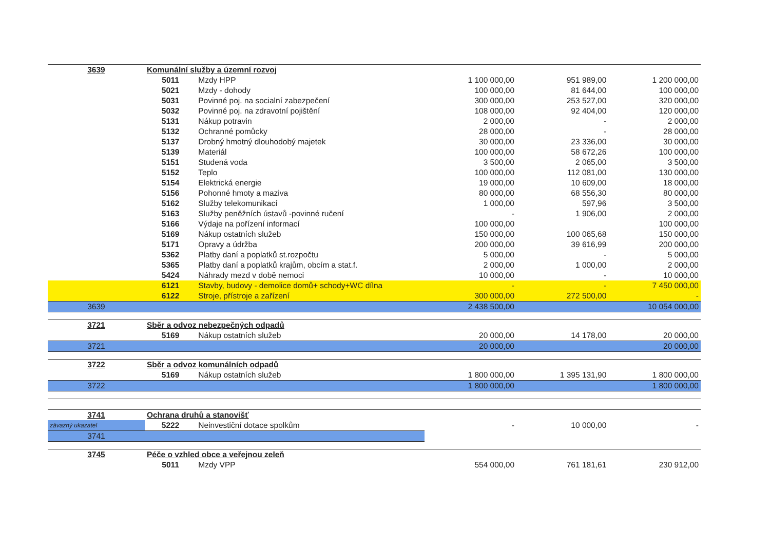| 3639 | Komunální služby a územní rozvoj | | | | |
| | 5011 | Mzdy HPP | 1 100 000,00 | 951 989,00 | 1 200 000,00 |
| | 5021 | Mzdy - dohody | 100 000,00 | 81 644,00 | 100 000,00 |
| | 5031 | Povinné poj. na socialní zabezpečení | 300 000,00 | 253 527,00 | 320 000,00 |
| | 5032 | Povinné poj. na zdravotní pojištění | 108 000,00 | 92 404,00 | 120 000,00 |
| | 5131 | Nákup potravin | 2 000,00 | - | 2 000,00 |
| | 5132 | Ochranné pomůcky | 28 000,00 | - | 28 000,00 |
| | 5137 | Drobný hmotný dlouhodobý majetek | 30 000,00 | 23 336,00 | 30 000,00 |
| | 5139 | Materiál | 100 000,00 | 58 672,26 | 100 000,00 |
| | 5151 | Studená voda | 3 500,00 | 2 065,00 | 3 500,00 |
| | 5152 | Teplo | 100 000,00 | 112 081,00 | 130 000,00 |
| | 5154 | Elektrická energie | 19 000,00 | 10 609,00 | 18 000,00 |
| | 5156 | Pohonné hmoty a maziva | 80 000,00 | 68 556,30 | 80 000,00 |
| | 5162 | Služby telekomunikací | 1 000,00 | 597,96 | 3 500,00 |
| | 5163 | Služby peněžních ústavů -povinné ručení | - | 1 906,00 | 2 000,00 |
| | 5166 | Výdaje na pořízení informací | 100 000,00 | | 100 000,00 |
| | 5169 | Nákup ostatních služeb | 150 000,00 | 100 065,68 | 150 000,00 |
| | 5171 | Opravy a údržba | 200 000,00 | 39 616,99 | 200 000,00 |
| | 5362 | Platby daní a poplatků st.rozpočtu | 5 000,00 | - | 5 000,00 |
| | 5365 | Platby daní a poplatků krajům, obcím a stat.f. | 2 000,00 | 1 000,00 | 2 000,00 |
| | 5424 | Náhrady mezd v době nemoci | 10 000,00 | - | 10 000,00 |
| | 6121 | Stavby, budovy - demolice domů+ schody+WC dílna | - | - | 7 450 000,00 |
| | 6122 | Stroje, přístroje a zařízení | 300 000,00 | 272 500,00 | - |
| 3639 | | | 2 438 500,00 | | 10 054 000,00 |
| 3721 | Sběr a odvoz nebezpečných odpadů | | | | |
| | 5169 | Nákup ostatních služeb | 20 000,00 | 14 178,00 | 20 000,00 |
| 3721 | | | 20 000,00 | | 20 000,00 |
| 3722 | Sběr a odvoz komunálních odpadů | | | | |
| | 5169 | Nákup ostatních služeb | 1 800 000,00 | 1 395 131,90 | 1 800 000,00 |
| 3722 | | | 1 800 000,00 | | 1 800 000,00 |
| 3741 | Ochrana druhů a stanovišť | | | | |
| závazný ukazatel | 5222 | Neinvestiční dotace spolkům | - | 10 000,00 | - |
| 3741 | | | | | |
| 3745 | Péče o vzhled obce a veřejnou zeleň | | | | |
| | 5011 | Mzdy VPP | 554 000,00 | 761 181,61 | 230 912,00 |